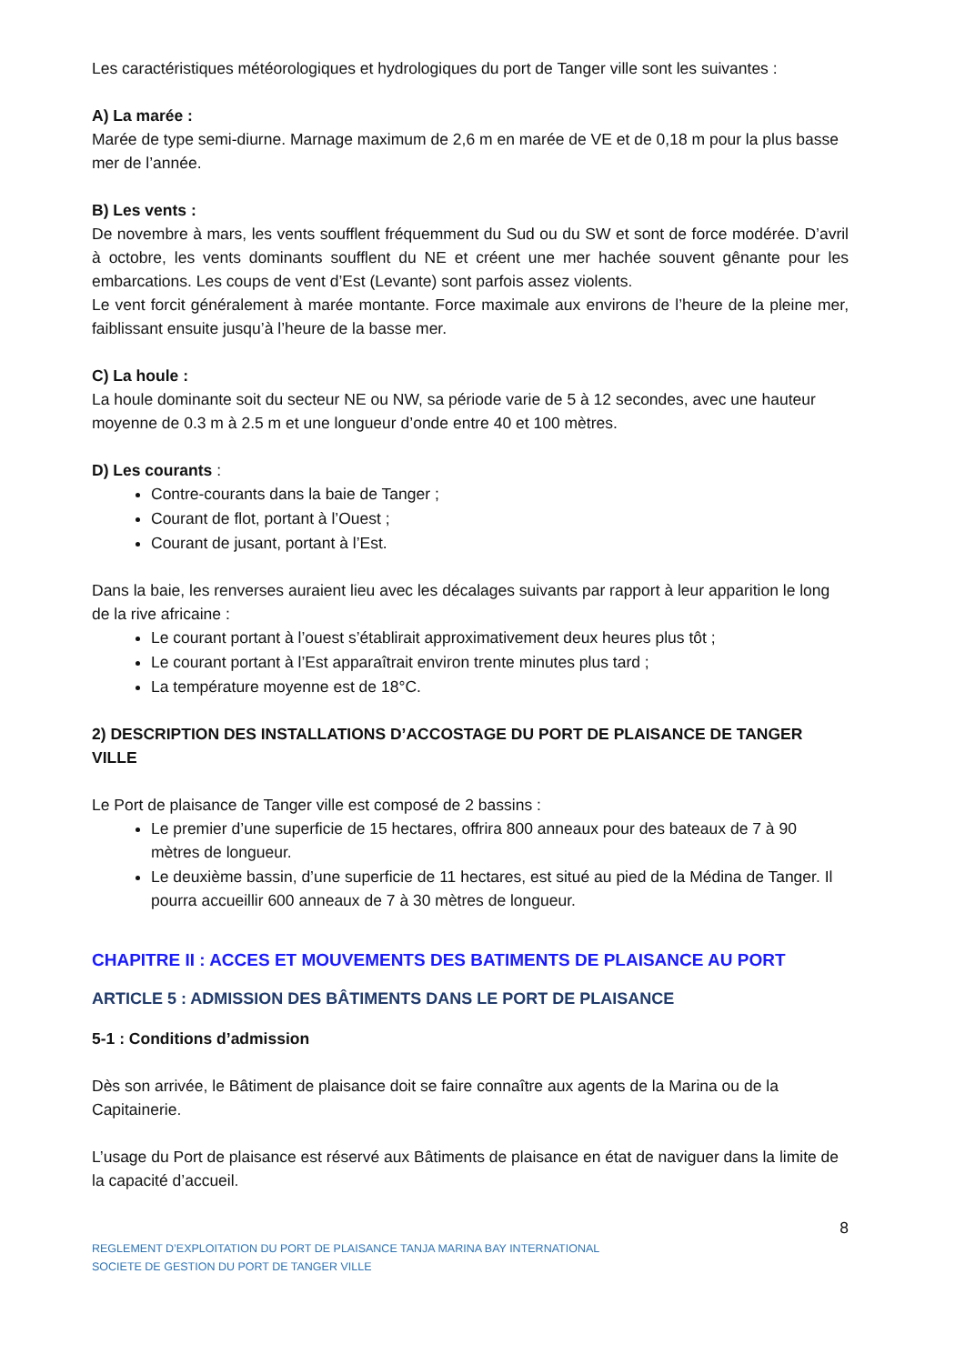Les caractéristiques météorologiques et hydrologiques du port de Tanger ville sont les suivantes :
A) La marée :
Marée de type semi-diurne. Marnage maximum de 2,6 m en marée de VE et de 0,18 m pour la plus basse mer de l’année.
B) Les vents :
De novembre à mars, les vents soufflent fréquemment du Sud ou du SW et sont de force modérée. D’avril à octobre, les vents dominants soufflent du NE et créent une mer hachée souvent gênante pour les embarcations. Les coups de vent d’Est (Levante) sont parfois assez violents.
Le vent forcit généralement à marée montante. Force maximale aux environs de l’heure de la pleine mer, faiblissant ensuite jusqu’à l’heure de la basse mer.
C) La houle :
La houle dominante soit du secteur NE ou NW, sa période varie de 5 à 12 secondes, avec une hauteur moyenne de 0.3 m à 2.5 m et une longueur d’onde entre 40 et 100 mètres.
D) Les courants :
Contre-courants dans la baie de Tanger ;
Courant de flot, portant à l’Ouest ;
Courant de jusant, portant à l’Est.
Dans la baie, les renverses auraient lieu avec les décalages suivants par rapport à leur apparition le long de la rive africaine :
Le courant portant à l’ouest s’établirait approximativement deux heures plus tôt ;
Le courant portant à l’Est apparaîtrait environ trente minutes plus tard ;
La température moyenne est de 18°C.
2) DESCRIPTION DES INSTALLATIONS D’ACCOSTAGE DU PORT DE PLAISANCE DE TANGER VILLE
Le Port de plaisance de Tanger ville est composé de 2 bassins :
Le premier d’une superficie de 15 hectares, offrira 800 anneaux pour des bateaux de 7 à 90 mètres de longueur.
Le deuxième bassin, d’une superficie de 11 hectares, est situé au pied de la Médina de Tanger. Il pourra accueillir 600 anneaux de 7 à 30 mètres de longueur.
CHAPITRE II : ACCES ET MOUVEMENTS DES BATIMENTS DE PLAISANCE AU PORT
ARTICLE 5 : ADMISSION DES BÂTIMENTS DANS LE PORT DE PLAISANCE
5-1 : Conditions d’admission
Dès son arrivée, le Bâtiment de plaisance doit se faire connaître aux agents de la Marina ou de la Capitainerie.
L’usage du Port de plaisance est réservé aux Bâtiments de plaisance en état de naviguer dans la limite de la capacité d’accueil.
8
REGLEMENT D’EXPLOITATION DU PORT DE PLAISANCE TANJA MARINA BAY INTERNATIONAL
SOCIETE DE GESTION DU PORT DE TANGER VILLE